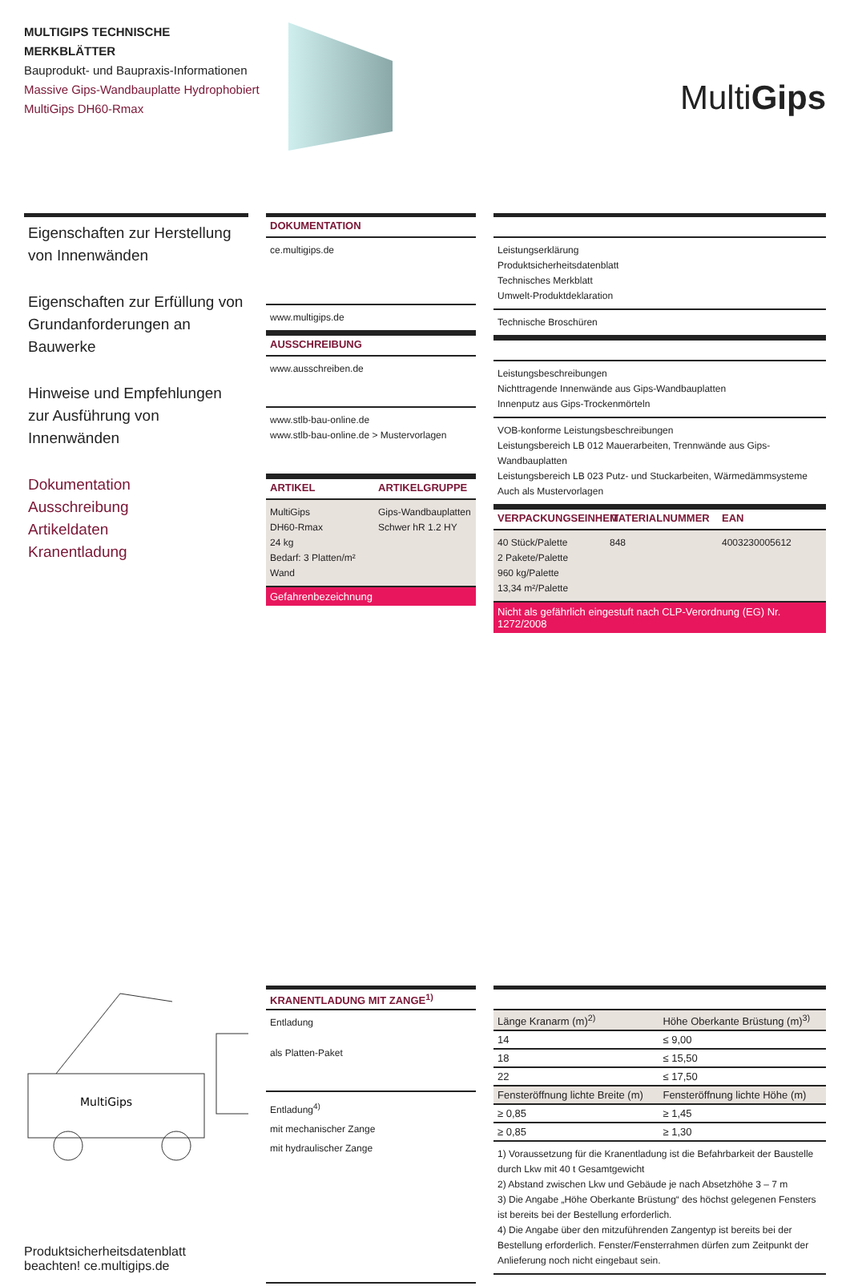MULTIGIPS TECHNISCHE MERKBLÄTTER
Bauprodukt- und Baupraxis-Informationen
Massive Gips-Wandbauplatte Hydrophobiert
MultiGips DH60-Rmax
MultiGips
Eigenschaften zur Herstellung von Innenwänden
Eigenschaften zur Erfüllung von Grundanforderungen an Bauwerke
Hinweise und Empfehlungen zur Ausführung von Innenwänden
Dokumentation
Ausschreibung
Artikeldaten
Kranentladung
DOKUMENTATION
ce.multigips.de
www.multigips.de
AUSSCHREIBUNG
www.ausschreiben.de
www.stlb-bau-online.de
www.stlb-bau-online.de > Mustervorlagen
ARTIKEL ARTIKELGRUPPE
MultiGips
DH60-Rmax
24 kg
Bedarf: 3 Platten/m² Wand Gips-Wandbauplatten
Schwer hR 1.2 HY
Gefahrenbezeichnung
Leistungserklärung
Produktsicherheitsdatenblatt
Technisches Merkblatt
Umwelt-Produktdeklaration
Technische Broschüren
Leistungsbeschreibungen
Nichttragende Innenwände aus Gips-Wandbauplatten
Innenputz aus Gips-Trockenmörteln
VOB-konforme Leistungsbeschreibungen
Leistungsbereich LB 012 Mauerarbeiten, Trennwände aus Gips-Wandbauplatten
Leistungsbereich LB 023 Putz- und Stuckarbeiten, Wärmedämmsysteme
Auch als Mustervorlagen
VERPACKUNGSEINHEIT MATERIALNUMMER EAN
40 Stück/Palette
2 Pakete/Palette
960 kg/Palette
13,34 m²/Palette 848 4003230005612
Nicht als gefährlich eingestuft nach CLP-Verordnung (EG) Nr. 1272/2008
MultiGips
Produktsicherheitsdatenblatt
beachten! ce.multigips.de
KRANENTLADUNG MIT ZANGE<sup>1)</sup>
Entladung
als Platten-Paket
Entladung<sup>4)</sup>
mit mechanischer Zange
mit hydraulischer Zange
| Länge Kranarm (m)<sup>2)</sup> | Höhe Oberkante Brüstung (m)<sup>3)</sup> |
| --- | --- |
| 14 | ≤ 9,00 |
| 18 | ≤ 15,50 |
| 22 | ≤ 17,50 |
| Fensteröffnung lichte Breite (m) | Fensteröffnung lichte Höhe (m) |
| ≥ 0,85 | ≥ 1,45 |
| ≥ 0,85 | ≥ 1,30 |
1) Voraussetzung für die Kranentladung ist die Befahrbarkeit der Baustelle durch Lkw mit 40 t Gesamtgewicht
2) Abstand zwischen Lkw und Gebäude je nach Absetzhöhe 3 – 7 m
3) Die Angabe „Höhe Oberkante Brüstung“ des höchst gelegenen Fensters ist bereits bei der Bestellung erforderlich.
4) Die Angabe über den mitzuführenden Zangentyp ist bereits bei der Bestellung erforderlich. Fenster/Fensterrahmen dürfen zum Zeitpunkt der Anlieferung noch nicht eingebaut sein.